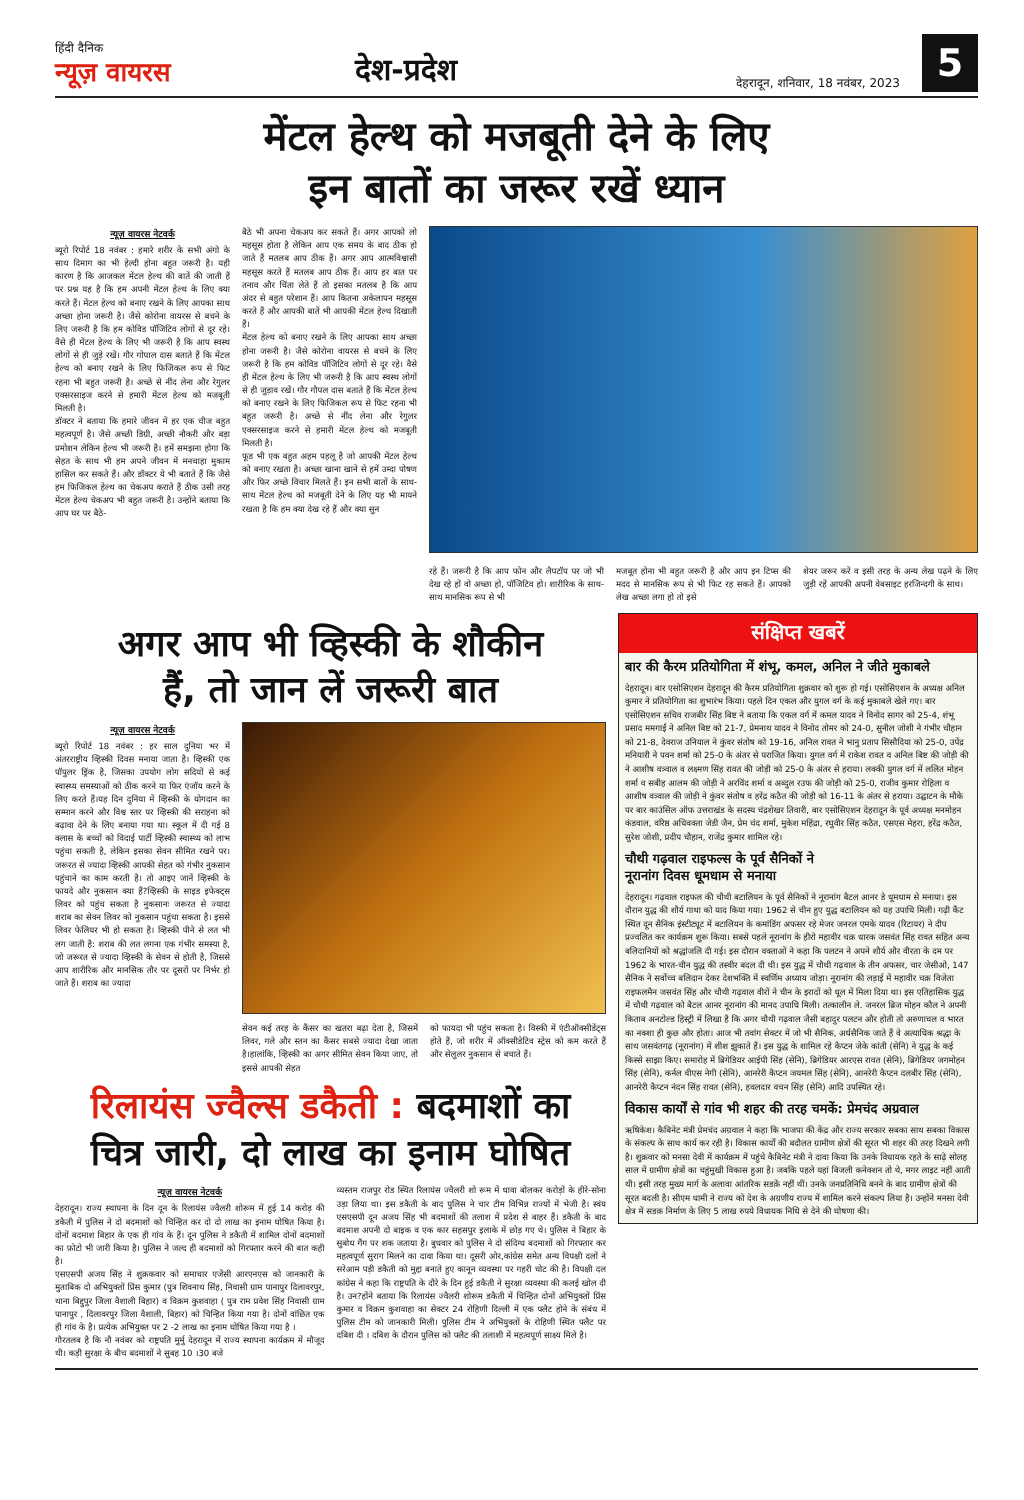हिंदी दैनिक
न्यूज़ वायरस
देश-प्रदेश
देहरादून, शनिवार, 18 नवंबर, 2023
5
मेंटल हेल्थ को मजबूती देने के लिए
इन बातों का जरूर रखें ध्यान
न्यूज़ वायरस नेटवर्क
ब्यूरो रिपोर्ट 18 नवंबर : हमारे शरीर के सभी अंगो के साथ दिमाग का भी हेल्दी होना बहुत जरूरी है। यही कारण है कि आजकल मेंटल हेल्थ की बातें की जाती हैं पर प्रश्न यह है कि हम अपनी मेंटल हेल्थ के लिए क्या करते हैं। मेंटल हेल्थ को बनाए रखने के लिए आपका साथ अच्छा होना जरूरी है। जैसे कोरोना वायरस से बचने के लिए जरूरी है कि हम कोविड पॉजिटिव लोगों से दूर रहे। वैसे ही मेंटल हेल्थ के लिए भी जरूरी है कि आप स्वस्थ लोगों से ही जुड़े रखें। गौर गोपाल दास बताते हैं कि मेंटल हेल्थ को बनाए रखने के लिए फिजिकल रूप से फिट रहना भी बहुत जरूरी है। अच्छे से नींद लेना और रेगुलर एक्सरसाइज करने से हमारी मेंटल हेल्थ को मजबूती मिलती है।
डॉक्टर ने बताया कि हमारे जीवन में हर एक चीज बहुत महत्वपूर्ण है। जैसे अच्छी डिग्री, अच्छी नौकरी और बड़ा प्रमोशन लेकिन हेल्थ भी जरूरी है। हमें समझना होगा कि सेहत के साथ भी हम अपने जीवन में मनचाहा मुकाम हासिल कर सकते हैं। और डॉक्टर ये भी बताते हैं कि जैसे हम फिजिकल हेल्थ का चेकअप कराते हैं ठीक उसी तरह मेंटल हेल्थ चेकअप भी बहुत जरूरी है। उन्होंने बताया कि आप घर पर बैठे-
बैठे भी अपना चेकअप कर सकते हैं। अगर आपको लो महसूस होता है लेकिन आप एक समय के बाद ठीक हो जाते हैं मतलब आप ठीक हैं। अगर आप आत्मविश्वासी महसूस करते हैं मतलब आप ठीक हैं। आप हर बात पर तनाव और चिंता लेते हैं तो इसका मतलब है कि आप अंदर से बहुत परेशान हैं। आप कितना अकेलापन महसूस करते हैं और आपकी बातें भी आपकी मेंटल हेल्थ दिखाती हैं।
मेंटल हेल्थ को बनाए रखने के लिए आपका साथ अच्छा होना जरूरी है। जैसे कोरोना वायरस से बचने के लिए जरूरी है कि हम कोविड पॉजिटिव लोगों से दूर रहे। वैसे ही मेंटल हेल्थ के लिए भी जरूरी है कि आप स्वस्थ लोगों से ही जुड़ाव रखें। गौर गौपल दास बताते हैं कि मेंटल हेल्थ को बनाए रखने के लिए फिजिकल रूप से फिट रहना भी बहुत जरूरी है। अच्छे से नींद लेना और रेगुलर एक्सरसाइज करने से हमारी मेंटल हेल्थ को मजबूती मिलती है।
फूड भी एक बहुत अहम पहलू है जो आपकी मेंटल हेल्थ को बनाए रखता है। अच्छा खाना खाने से हमें उम्दा पोषण और फिर अच्छे विचार मिलते हैं। इन सभी बातों के साथ-साथ मेंटल हेल्थ को मजबूती देने के लिए यह भी मायने रखता है कि हम क्या देख रहे हैं और क्या सुन
रहे हैं। जरूरी है कि आप फोन और लैपटॉप पर जो भी देख रहे हों वो अच्छा हो, पॉजिटिव हो। शारीरिक के साथ-साथ मानसिक रूप से भी
मजबूत होना भी बहुत जरूरी है और आप इन टिप्स की मदद से मानसिक रूप से भी फिट रह सकते हैं। आपको लेख अच्छा लगा हो तो इसे
शेयर जरूर करें व इसी तरह के अन्य लेख पढ़ने के लिए जुड़ी रहें आपकी अपनी वेबसाइट हरजिन्दगी के साथ।
अगर आप भी व्हिस्की के शौकीन
हैं, तो जान लें जरूरी बात
न्यूज़ वायरस नेटवर्क
ब्यूरो रिपोर्ट 18 नवंबर : हर साल दुनिया भर में अंतरराष्ट्रीय व्हिस्की दिवस मनाया जाता है। व्हिस्की एक पॉपुलर ड्रिंक है, जिसका उपयोग लोग सदियों से कई स्वास्थ्य समस्याओं को ठीक करने या फिर एंजॉय करने के लिए करते हैं।यह दिन दुनिया में व्हिस्की के योगदान का सम्मान करने और विश्व स्तर पर व्हिस्की की सराहना को बढ़ावा देने के लिए बनाया गया था। स्कूल में दी गई 8 क्लास के बच्चों को विदाई पार्टी व्हिस्की स्वास्थ्य को लाभ पहुंचा सकती है, लेकिन इसका सेवन सीमित रखने पर। जरूरत से ज्यादा व्हिस्की आपकी सेहत को गंभीर नुकसान पहुंचाने का काम करती है। तो आइए जानें व्हिस्की के फायदे और नुकसान क्या हैं?व्हिस्की के साइड इफेक्ट्स लिवर को पहुंच सकता है नुकसानः जरूरत से ज्यादा शराब का सेवन लिवर को नुकसान पहुंचा सकता है। इससे लिवर फेलियर भी हो सकता है। व्हिस्की पीने से लत भी लग जाती है: शराब की लत लगना एक गंभीर समस्या है, जो जरूरत से ज्यादा व्हिस्की के सेवन से होती है, जिससे आप शारीरिक और मानसिक तौर पर दूसरों पर निर्भर हो जाते हैं। शराब का ज्यादा
सेवन कई तरह के कैंसर का खतरा बढ़ा देता है, जिसमें लिवर, गले और स्तन का कैंसर सबसे ज्यादा देखा जाता है।हालांकि, व्हिस्की का अगर सीमित सेवन किया जाए, तो इससे आपकी सेहत
को फायदा भी पहुंच सकता है। विस्की में एंटीऑक्सीडेंट्स होते हैं, जो शरीर में ऑक्सीडेटिव स्ट्रेस को कम करते हैं और सेलुलर नुकसान से बचाते हैं।
रिलायंस ज्वैल्स डकैती : बदमाशों का
चित्र जारी, दो लाख का इनाम घोषित
न्यूज़ वायरस नेटवर्क
देहरादून। राज्य स्थापना के दिन दून के रिलायंस ज्वैलरी शोरूम में हुई 14 करोड़ की डकैती में पुलिस ने दो बदमाशों को चिन्हित कर दो दो लाख का इनाम घोषित किया है। दोनों बदमाश बिहार के एक ही गांव के हैं। दून पुलिस ने डकैती में शामिल दोनों बदमाशों का फ़ोटो भी जारी किया है। पुलिस ने जल्द ही बदमाशों को गिरफ्तार करने की बात कही है।
एसएसपी अजय सिंह ने शुक्रकवार को समाचार एजेंसी आरएनएस को जानकारी के मुताबिक दो अभियुक्तों प्रिंस कुमार (पुत्र शिवनाथ सिंह, निवासी ग्राम पानापुर दिलावरपुर, थाना बिद्दुपुर जिला वैशाली बिहार) व विक्रम कुशवाहा ( पुत्र राम प्रवेश सिंह निवासी ग्राम पानापुर , दिलावरपुर जिला वैशाली, बिहार) को चिन्हित किया गया है। दोनों वांछित एक ही गांव के है। प्रत्येक अभियुक्त पर 2 -2 लाख का इनाम घोषित किया गया है ।
गौरतलब है कि नौ नवंबर को राष्ट्रपति मुर्मु देहरादून में राज्य स्थापना कार्यक्रम में मौजूद थी। कड़ी सुरक्षा के बीच बदमाशों ने सुबह 10 ।30 बजे
व्यस्तम राजपुर रोड स्थित रिलायंस ज्वैलरी शो रूम में धावा बोलकर करोड़ों के हीरे-सोना उड़ा लिया था। इस डकैती के बाद पुलिस ने चार टीम विभिन्न राज्यों में भेजी है। स्वंय एसएसपी दून अजय सिंह भी बदमाशों की तलाश में प्रदेश से बाहर हैं। डकैती के बाद बदमाश अपनी दो बाइक व एक कार सहसपुर इलाके में छोड़ गए थे। पुलिस ने बिहार के सुबोध गैंग पर शक जताया है। बुधवार को पुलिस ने दो संदिग्ध बदमाशों को गिरफ्तार कर महत्वपूर्ण सुराग मिलने का दावा किया था। दूसरी ओर,कांग्रेस समेत अन्य विपक्षी दलों ने सरेआम पड़ी डकैती को मुद्दा बनाते हुए कानून व्यवस्था पर गहरी चोट की है। विपक्षी दल कांग्रेस ने कहा कि राष्ट्रपति के दौरे के दिन हुई डकैती ने सुरक्षा व्यवस्था की कलई खोल दी है। उन?होंने बताया कि रिलायंस ज्वैलरी शोरूम डकैती में चिन्हित दोनों अभियुक्तों प्रिंस कुमार व विक्रम कुशवाहा का सेक्टर 24 रोहिणी दिल्ली में एक फ्लैट होने के संबंध में पुलिस टीम को जानकारी मिली। पुलिस टीम ने अभियुक्तों के रोहिणी स्थित फ्लैट पर दबिश दी । दबिश के दौरान पुलिस को फ्लैट की तलाशी में महत्वपूर्ण साक्ष्य मिले है।
संक्षिप्त खबरें
बार की कैरम प्रतियोगिता में शंभू, कमल, अनिल ने जीते मुकाबले
देहरादून। बार एसोसिएशन देहरादून की कैरम प्रतियोगिता शुक्रवार को शुरू हो गई। एसोसिएशन के अध्यक्ष अनिल कुमार ने प्रतियोगिता का शुभारंभ किया। पहले दिन एकल और युगल वर्ग के कई मुकाबले खेले गए। बार एसोसिएशन सचिव राजबीर सिंह बिष्ट ने बताया कि एकल वर्ग में कमल यादव ने विनोद सागर को 25-4, शंभू प्रसाद ममगाईं ने अनिल बिष्ट को 21-7, प्रेमनाथ यादव ने विनोद तोमर को 24-0, सुनील जोशी ने गंभीर चौहान को 21-8, देवराज उनियाल ने कुंवर संतोष को 19-16, अनिल रावत ने भानु प्रताप सिसौदिया को 25-0, उपेंद्र मनियारी ने पवन शर्मा को 25-0 के अंतर से पराजित किया। युगल वर्ग में राकेश रावत व अनिल बिष्ट की जोड़ी की ने आशीष वत्र्वाल व लक्ष्मण सिंह रावत की जोड़ी को 25-0 के अंतर से हराया। लक्की युगल वर्ग में ललित मोहन शर्मा व सबीह आलम की जोड़ी ने अरविंद शर्मा व अब्दुल रउफ की जोड़ी को 25-0, राजीव कुमार रोहिला व आशीष वत्र्वाल की जोड़ी ने कुंवर संतोष व हरेंद्र कठैत की जोड़ी को 16-11 के अंतर से हराया। उद्घाटन के मौके पर बार काउंसिल ऑफ उत्तराखंड के सदस्य चंद्रशेखर तिवारी, बार एसोसिएशन देहरादून के पूर्व अध्यक्ष मनमोहन कंडवाल, वरिष्ठ अधिवक्ता जेडी जैन, प्रेम चंद शर्मा, मुकेश महिंद्रा, रघुवीर सिंह कठैत, एसएस मेहरा, हरेंद्र कठैत, सुरेश जोशी, प्रदीप चौहान, राजेंद्र कुमार शामिल रहे।
चौथी गढ़वाल राइफल्स के पूर्व सैनिकों ने
नूरानांग दिवस धूमधाम से मनाया
देहरादून। गढ़वाल राइफल की चौथी बटालियन के पूर्व सैनिकों ने नूरानांग बैटल आनर डे धूमधाम से मनाया। इस दौरान युद्ध की शौर्य गाथा को याद किया गया। 1962 से चीन हुए युद्ध बटालियन को यह उपाधि मिली। गढ़ी कैंट स्थित दून सैनिक इंस्टीट्यूट में बटालियन के कमांडिंग अफसर रहे मेजर जनरल एमके यादव (रिटायर) ने दीप प्रज्वलित कर कार्यक्रम शुरू किया। सबसे पहले नूरानांग के हीरो महावीर चक्र धारक जसवंत सिंह रावत सहित अन्य बलिदानियों को श्रद्धांजलि दी गई। इस दौरान वक्ताओं ने कहा कि पलटन ने अपने शौर्य और वीरता के दम पर 1962 के भारत-चीन युद्ध की तस्वीर बदल दी थी। इस युद्ध में चौथी गढ़वाल के तीन अफसर, चार जेसीओ, 147 सैनिक ने सर्वोच्च बलिदान देकर देशभक्ति में स्वर्णिम अध्याय जोड़ा। नूरानांग की लड़ाई में महावीर चक्र विजेता राइफलमैन जसवंत सिंह और चौथी गढ़वाल वीरों ने चीन के इरादों को धूल में मिला दिया था। इस एतिहासिक युद्ध में चौथी गढ़वाल को बैटल आनर नूरानांग की मानद उपाधि मिली। तत्कालीन ले. जनरल ब्रिज मोहन कौल ने अपनी किताब अनटोल्ड हिस्ट्री में लिखा है कि अगर चौथी गढ़वाल जैसी बहादुर पलटन और होती तो अरुणाचल व भारत का नक्शा ही कुछ और होता। आज भी तवांग सेक्टर में जो भी सैनिक, अर्धसैनिक जाते हैं वे अत्याधिक श्रद्धा के साथ जसवंतगढ़ (नूरानांग) में शीश झुकाते हैं। इस युद्ध के शामिल रहे कैप्टन जेके कांती (सेनि) ने युद्ध के कई किस्से साझा किए। समारोह में ब्रिगेडियर आईपी सिंह (सेनि), ब्रिगेडियर आरएस रावत (सेनि), ब्रिगेडियर जगमोहन सिंह (सेनि), कर्नल वीएस नेगी (सेनि), आनरेरी कैप्टन जयमल सिंह (सेनि), आनरेरी कैप्टन दलबीर सिंह (सेनि), आनरेरी कैप्टन नंदन सिंह रावत (सेनि), हवलदार वचन सिंह (सेनि) आदि उपस्थित रहे।
विकास कार्यों से गांव भी शहर की तरह चमकें: प्रेमचंद अग्रवाल
ऋषिकेश। कैबिनेट मंत्री प्रेमचंद अग्रवाल ने कहा कि भाजपा की केंद्र और राज्य सरकार सबका साथ सबका विकास के संकल्प के साथ कार्य कर रही है। विकास कार्यों की बदौलत ग्रामीण क्षेत्रों की सूरत भी शहर की तरह दिखने लगी है। शुक्रवार को मनसा देवी में कार्यक्रम में पहुंचे कैबिनेट मंत्री ने दावा किया कि उनके विधायक रहते के साढ़े सोलह साल में ग्रामीण क्षेत्रों का चहुंमुखी विकास हुआ है। जबकि पहले यहां बिजली कनेक्शन तो थे, मगर लाइट नहीं आती थी। इसी तरह मुख्य मार्ग के अलावा आंतरिक सडक़ें नहीं थीं। उनके जनप्रतिनिधि बनने के बाद ग्रामीण क्षेत्रों की सूरत बदली है। सीएम धामी ने राज्य को देश के अग्रणीय राज्य में शामिल करने संकल्प लिया है। उन्होंने मनसा देवी क्षेत्र में सडक़ निर्माण के लिए 5 लाख रुपये विधायक निधि से देने की घोषणा की।